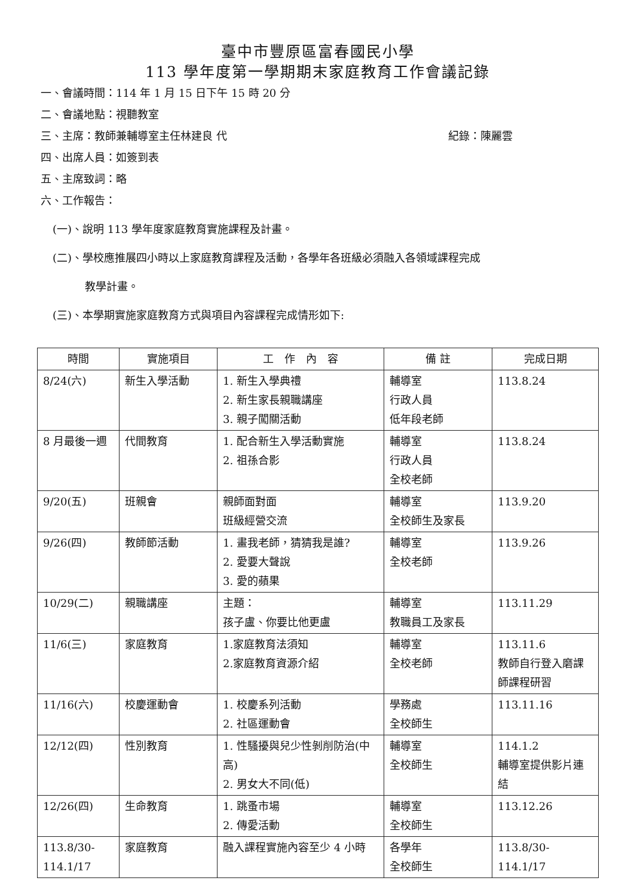臺中市豐原區富春國民小學
113 學年度第一學期期末家庭教育工作會議記錄
一、會議時間：114 年 1 月 15 日下午 15 時 20 分
二、會議地點：視聽教室
三、主席：教師兼輔導室主任林建良 代 紀錄：陳麗雲
四、出席人員：如簽到表
五、主席致詞：略
六、工作報告：
(一)、說明 113 學年度家庭教育實施課程及計畫。
(二)、學校應推展四小時以上家庭教育課程及活動，各學年各班級必須融入各領域課程完成
教學計畫。
(三)、本學期實施家庭教育方式與項目內容課程完成情形如下:
| 時間 | 實施項目 | 工 作 內 容 | 備 註 | 完成日期 |
| --- | --- | --- | --- | --- |
| 8/24(六) | 新生入學活動 | 1. 新生入學典禮 2. 新生家長親職講座 3. 親子闖關活動 | 輔導室 行政人員 低年段老師 | 113.8.24 |
| 8 月最後一週 | 代間教育 | 1. 配合新生入學活動實施 2. 祖孫合影 | 輔導室 行政人員 全校老師 | 113.8.24 |
| 9/20(五) | 班親會 | 親師面對面 班級經營交流 | 輔導室 全校師生及家長 | 113.9.20 |
| 9/26(四) | 教師節活動 | 1. 畫我老師，猜猜我是誰? 2. 愛要大聲說 3. 愛的蘋果 | 輔導室 全校老師 | 113.9.26 |
| 10/29(二) | 親職講座 | 主題： 孩子盧、你要比他更盧 | 輔導室 教職員工及家長 | 113.11.29 |
| 11/6(三) | 家庭教育 | 1.家庭教育法須知 2.家庭教育資源介紹 | 輔導室 全校老師 | 113.11.6 教師自行登入磨課師課程研習 |
| 11/16(六) | 校慶運動會 | 1. 校慶系列活動 2. 社區運動會 | 學務處 全校師生 | 113.11.16 |
| 12/12(四) | 性別教育 | 1. 性騷擾與兒少性剝削防治(中高) 2. 男女大不同(低) | 輔導室 全校師生 | 114.1.2 輔導室提供影片連結 |
| 12/26(四) | 生命教育 | 1. 跳蚤市場 2. 傳愛活動 | 輔導室 全校師生 | 113.12.26 |
| 113.8/30-114.1/17 | 家庭教育 | 融入課程實施內容至少 4 小時 | 各學年 全校師生 | 113.8/30- 114.1/17 |